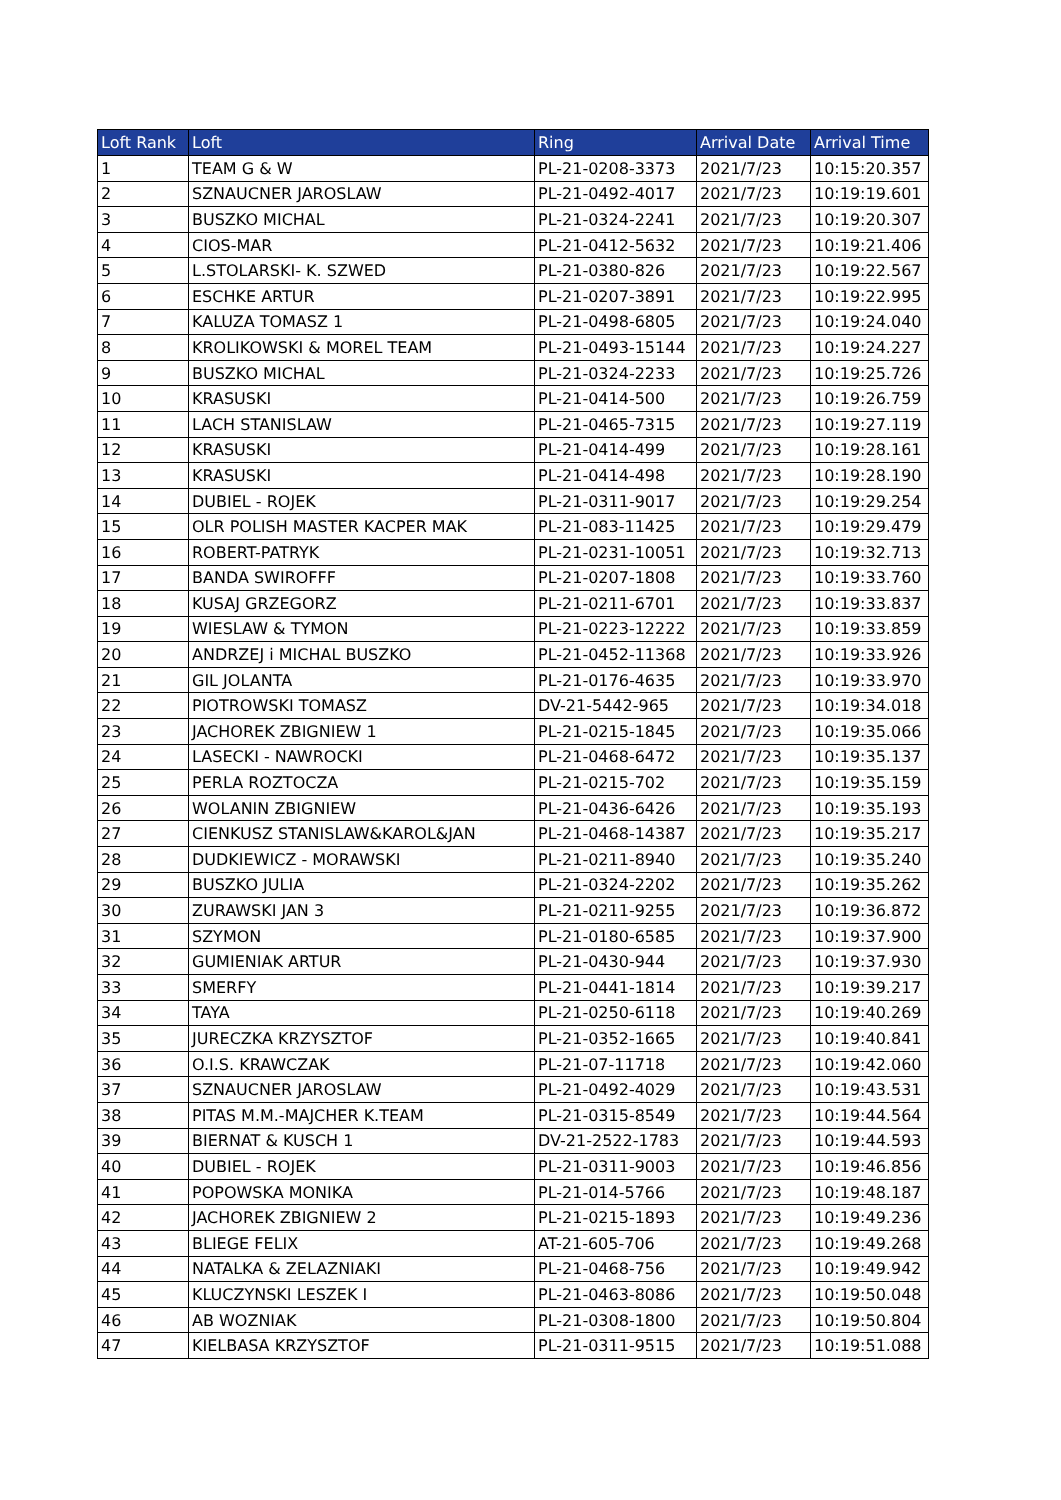| Loft Rank | Loft | Ring | Arrival Date | Arrival Time |
| --- | --- | --- | --- | --- |
| 1 | TEAM G & W | PL-21-0208-3373 | 2021/7/23 | 10:15:20.357 |
| 2 | SZNAUCNER JAROSLAW | PL-21-0492-4017 | 2021/7/23 | 10:19:19.601 |
| 3 | BUSZKO MICHAL | PL-21-0324-2241 | 2021/7/23 | 10:19:20.307 |
| 4 | CIOS-MAR | PL-21-0412-5632 | 2021/7/23 | 10:19:21.406 |
| 5 | L.STOLARSKI- K. SZWED | PL-21-0380-826 | 2021/7/23 | 10:19:22.567 |
| 6 | ESCHKE ARTUR | PL-21-0207-3891 | 2021/7/23 | 10:19:22.995 |
| 7 | KALUZA TOMASZ 1 | PL-21-0498-6805 | 2021/7/23 | 10:19:24.040 |
| 8 | KROLIKOWSKI & MOREL TEAM | PL-21-0493-15144 | 2021/7/23 | 10:19:24.227 |
| 9 | BUSZKO MICHAL | PL-21-0324-2233 | 2021/7/23 | 10:19:25.726 |
| 10 | KRASUSKI | PL-21-0414-500 | 2021/7/23 | 10:19:26.759 |
| 11 | LACH STANISLAW | PL-21-0465-7315 | 2021/7/23 | 10:19:27.119 |
| 12 | KRASUSKI | PL-21-0414-499 | 2021/7/23 | 10:19:28.161 |
| 13 | KRASUSKI | PL-21-0414-498 | 2021/7/23 | 10:19:28.190 |
| 14 | DUBIEL - ROJEK | PL-21-0311-9017 | 2021/7/23 | 10:19:29.254 |
| 15 | OLR POLISH MASTER KACPER MAK | PL-21-083-11425 | 2021/7/23 | 10:19:29.479 |
| 16 | ROBERT-PATRYK | PL-21-0231-10051 | 2021/7/23 | 10:19:32.713 |
| 17 | BANDA SWIROFFF | PL-21-0207-1808 | 2021/7/23 | 10:19:33.760 |
| 18 | KUSAJ GRZEGORZ | PL-21-0211-6701 | 2021/7/23 | 10:19:33.837 |
| 19 | WIESLAW & TYMON | PL-21-0223-12222 | 2021/7/23 | 10:19:33.859 |
| 20 | ANDRZEJ i MICHAL BUSZKO | PL-21-0452-11368 | 2021/7/23 | 10:19:33.926 |
| 21 | GIL JOLANTA | PL-21-0176-4635 | 2021/7/23 | 10:19:33.970 |
| 22 | PIOTROWSKI TOMASZ | DV-21-5442-965 | 2021/7/23 | 10:19:34.018 |
| 23 | JACHOREK ZBIGNIEW 1 | PL-21-0215-1845 | 2021/7/23 | 10:19:35.066 |
| 24 | LASECKI - NAWROCKI | PL-21-0468-6472 | 2021/7/23 | 10:19:35.137 |
| 25 | PERLA ROZTOCZA | PL-21-0215-702 | 2021/7/23 | 10:19:35.159 |
| 26 | WOLANIN ZBIGNIEW | PL-21-0436-6426 | 2021/7/23 | 10:19:35.193 |
| 27 | CIENKUSZ STANISLAW&KAROL&JAN | PL-21-0468-14387 | 2021/7/23 | 10:19:35.217 |
| 28 | DUDKIEWICZ - MORAWSKI | PL-21-0211-8940 | 2021/7/23 | 10:19:35.240 |
| 29 | BUSZKO JULIA | PL-21-0324-2202 | 2021/7/23 | 10:19:35.262 |
| 30 | ZURAWSKI JAN 3 | PL-21-0211-9255 | 2021/7/23 | 10:19:36.872 |
| 31 | SZYMON | PL-21-0180-6585 | 2021/7/23 | 10:19:37.900 |
| 32 | GUMIENIAK ARTUR | PL-21-0430-944 | 2021/7/23 | 10:19:37.930 |
| 33 | SMERFY | PL-21-0441-1814 | 2021/7/23 | 10:19:39.217 |
| 34 | TAYA | PL-21-0250-6118 | 2021/7/23 | 10:19:40.269 |
| 35 | JURECZKA KRZYSZTOF | PL-21-0352-1665 | 2021/7/23 | 10:19:40.841 |
| 36 | O.I.S. KRAWCZAK | PL-21-07-11718 | 2021/7/23 | 10:19:42.060 |
| 37 | SZNAUCNER JAROSLAW | PL-21-0492-4029 | 2021/7/23 | 10:19:43.531 |
| 38 | PITAS M.M.-MAJCHER K.TEAM | PL-21-0315-8549 | 2021/7/23 | 10:19:44.564 |
| 39 | BIERNAT & KUSCH 1 | DV-21-2522-1783 | 2021/7/23 | 10:19:44.593 |
| 40 | DUBIEL - ROJEK | PL-21-0311-9003 | 2021/7/23 | 10:19:46.856 |
| 41 | POPOWSKA MONIKA | PL-21-014-5766 | 2021/7/23 | 10:19:48.187 |
| 42 | JACHOREK ZBIGNIEW 2 | PL-21-0215-1893 | 2021/7/23 | 10:19:49.236 |
| 43 | BLIEGE FELIX | AT-21-605-706 | 2021/7/23 | 10:19:49.268 |
| 44 | NATALKA & ZELAZNIAKI | PL-21-0468-756 | 2021/7/23 | 10:19:49.942 |
| 45 | KLUCZYNSKI LESZEK I | PL-21-0463-8086 | 2021/7/23 | 10:19:50.048 |
| 46 | AB WOZNIAK | PL-21-0308-1800 | 2021/7/23 | 10:19:50.804 |
| 47 | KIELBASA KRZYSZTOF | PL-21-0311-9515 | 2021/7/23 | 10:19:51.088 |